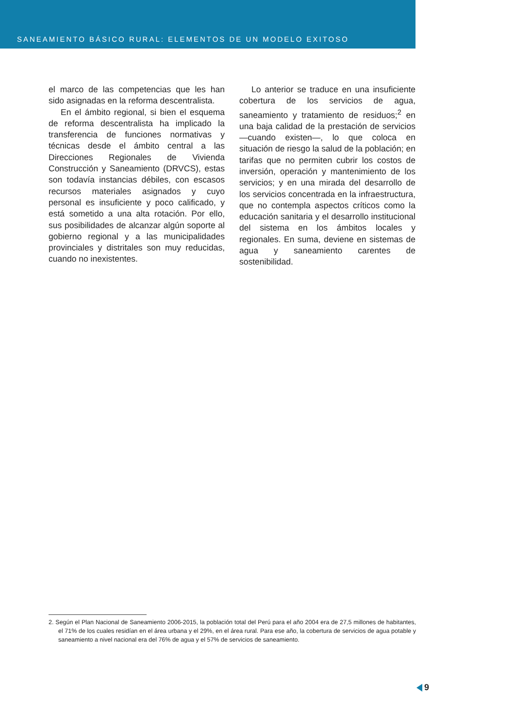SANEAMIENTO BÁSICO RURAL: ELEMENTOS DE UN MODELO EXITOSO
el marco de las competencias que les han sido asignadas en la reforma descentralista.
En el ámbito regional, si bien el esquema de reforma descentralista ha implicado la transferencia de funciones normativas y técnicas desde el ámbito central a las Direcciones Regionales de Vivienda Construcción y Saneamiento (DRVCS), estas son todavía instancias débiles, con escasos recursos materiales asignados y cuyo personal es insuficiente y poco calificado, y está sometido a una alta rotación. Por ello, sus posibilidades de alcanzar algún soporte al gobierno regional y a las municipalidades provinciales y distritales son muy reducidas, cuando no inexistentes.
Lo anterior se traduce en una insuficiente cobertura de los servicios de agua, saneamiento y tratamiento de residuos;<sup>2</sup> en una baja calidad de la prestación de servicios —cuando existen—, lo que coloca en situación de riesgo la salud de la población; en tarifas que no permiten cubrir los costos de inversión, operación y mantenimiento de los servicios; y en una mirada del desarrollo de los servicios concentrada en la infraestructura, que no contempla aspectos críticos como la educación sanitaria y el desarrollo institucional del sistema en los ámbitos locales y regionales. En suma, deviene en sistemas de agua y saneamiento carentes de sostenibilidad.
2. Según el Plan Nacional de Saneamiento 2006-2015, la población total del Perú para el año 2004 era de 27,5 millones de habitantes, el 71% de los cuales residían en el área urbana y el 29%, en el área rural. Para ese año, la cobertura de servicios de agua potable y saneamiento a nivel nacional era del 76% de agua y el 57% de servicios de saneamiento.
9